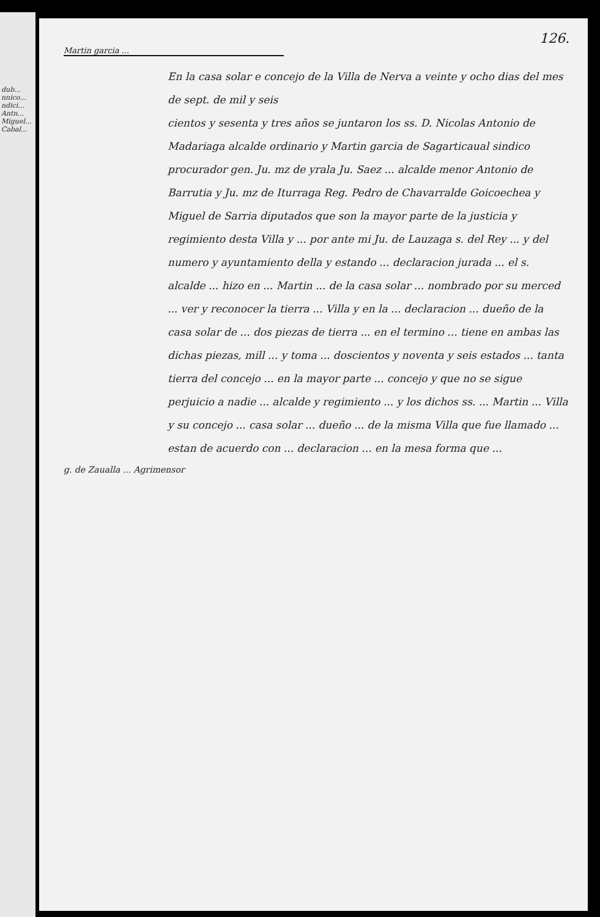dub... nnico... ndici... Antn... Miguel... Cabal...
126.
Martin garcia ...
En la casa solar e concejo de la Villa de Nerva a veinte y ocho dias del mes de sept. de mil y seis
cientos y sesenta y tres años se juntaron los ss. D. Nicolas Antonio de Madariaga alcalde ordinario y Martin garcia de Sagarticaual sindico procurador gen. Ju. mz de yrala Ju. Saez ... alcalde menor Antonio de Barrutia y Ju. mz de Iturraga Reg. Pedro de Chavarralde Goicoechea y Miguel de Sarria diputados que son la mayor parte de la justicia y regimiento desta Villa y ... por ante mi Ju. de Lauzaga s. del Rey ... y del numero y ayuntamiento della y estando ... declaracion jurada ... el s. alcalde ... hizo en ... Martin ... de la casa solar ... nombrado por su merced ... ver y reconocer la tierra ... Villa y en la ... declaracion ... dueño de la casa solar de ... dos piezas de tierra ... en el termino ... tiene en ambas las dichas piezas, mill ... y toma ... doscientos y noventa y seis estados ... tanta tierra del concejo ... en la mayor parte ... concejo y que no se sigue perjuicio a nadie ... alcalde y regimiento ... y los dichos ss. ... Martin ... Villa y su concejo ... casa solar ... dueño ... de la misma Villa que fue llamado ... estan de acuerdo con ... declaracion ... en la mesa forma que ...
g. de Zaualla ... Agrimensor